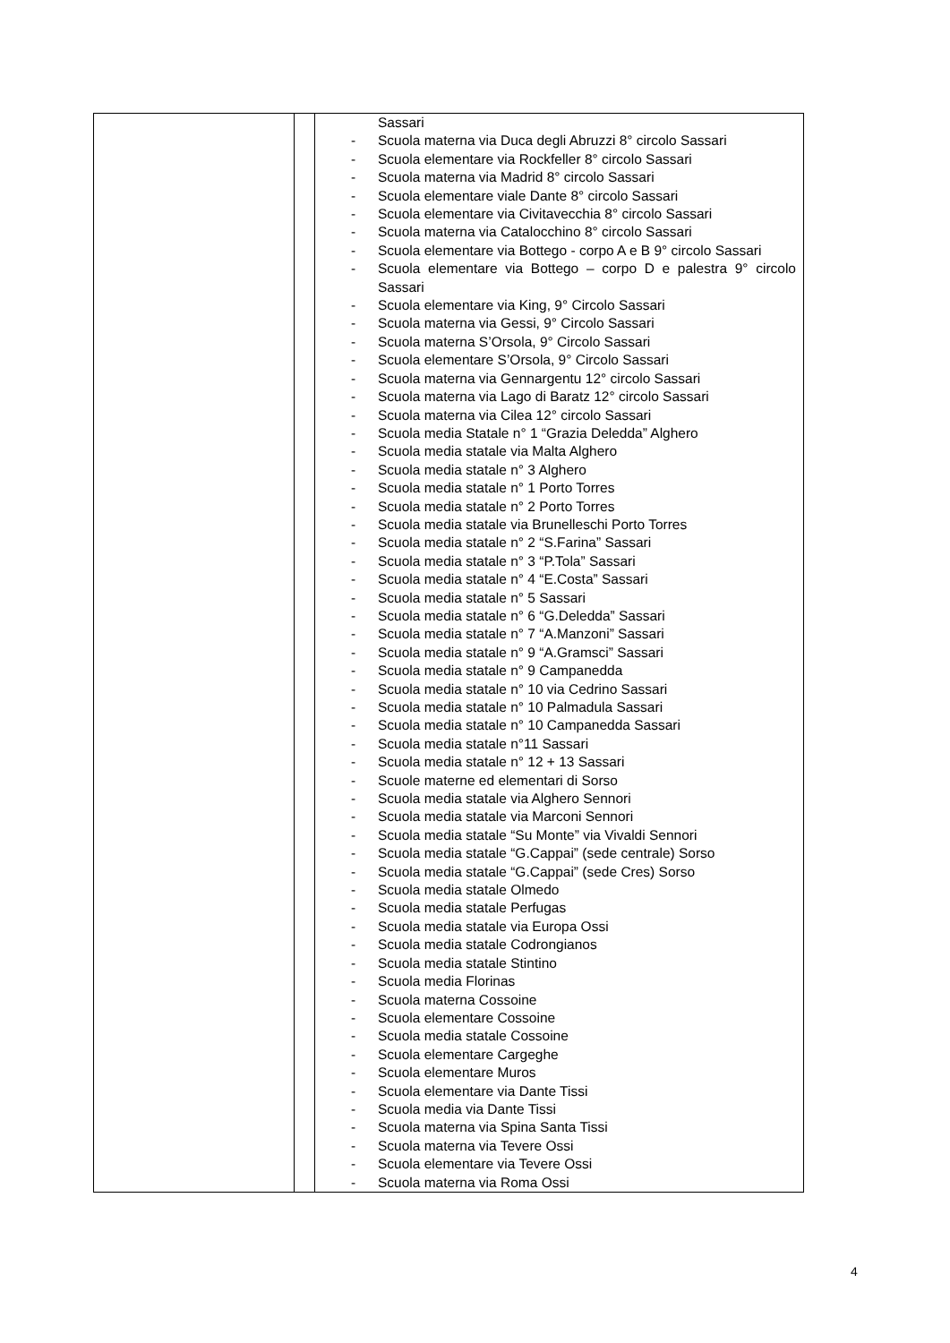| | | Sassari - Scuola materna via Duca degli Abruzzi 8° circolo Sassari - Scuola elementare via Rockfeller 8° circolo Sassari - Scuola materna via Madrid 8° circolo Sassari - Scuola elementare viale Dante 8° circolo Sassari - Scuola elementare via Civitavecchia 8° circolo Sassari - Scuola materna via Catalocchino 8° circolo Sassari - Scuola elementare via Bottego - corpo A e B 9° circolo Sassari - Scuola elementare via Bottego – corpo D e palestra 9° circolo Sassari - Scuola elementare via King, 9° Circolo Sassari - Scuola materna via Gessi, 9° Circolo Sassari - Scuola materna S’Orsola, 9° Circolo Sassari - Scuola elementare S’Orsola, 9° Circolo Sassari - Scuola materna via Gennargentu 12° circolo Sassari - Scuola materna via Lago di Baratz 12° circolo Sassari - Scuola materna via Cilea 12° circolo Sassari - Scuola media Statale n° 1 “Grazia Deledda” Alghero - Scuola media statale via Malta Alghero - Scuola media statale n° 3 Alghero - Scuola media statale n° 1 Porto Torres - Scuola media statale n° 2 Porto Torres - Scuola media statale via Brunelleschi Porto Torres - Scuola media statale n° 2 “S.Farina” Sassari - Scuola media statale n° 3 “P.Tola” Sassari - Scuola media statale n° 4 “E.Costa” Sassari - Scuola media statale n° 5 Sassari - Scuola media statale n° 6 “G.Deledda” Sassari - Scuola media statale n° 7 “A.Manzoni” Sassari - Scuola media statale n° 9 “A.Gramsci” Sassari - Scuola media statale n° 9 Campanedda - Scuola media statale n° 10 via Cedrino Sassari - Scuola media statale n° 10 Palmadula Sassari - Scuola media statale n° 10 Campanedda Sassari - Scuola media statale n°11 Sassari - Scuola media statale n° 12 + 13 Sassari - Scuole materne ed elementari di Sorso - Scuola media statale via Alghero Sennori - Scuola media statale via Marconi Sennori - Scuola media statale “Su Monte” via Vivaldi Sennori - Scuola media statale “G.Cappai” (sede centrale) Sorso - Scuola media statale “G.Cappai” (sede Cres) Sorso - Scuola media statale Olmedo - Scuola media statale Perfugas - Scuola media statale via Europa Ossi - Scuola media statale Codrongianos - Scuola media statale Stintino - Scuola media Florinas - Scuola materna Cossoine - Scuola elementare Cossoine - Scuola media statale Cossoine - Scuola elementare Cargeghe - Scuola elementare Muros - Scuola elementare via Dante Tissi - Scuola media via Dante Tissi - Scuola materna via Spina Santa Tissi - Scuola materna via Tevere Ossi - Scuola elementare via Tevere Ossi - Scuola materna via Roma Ossi |
4